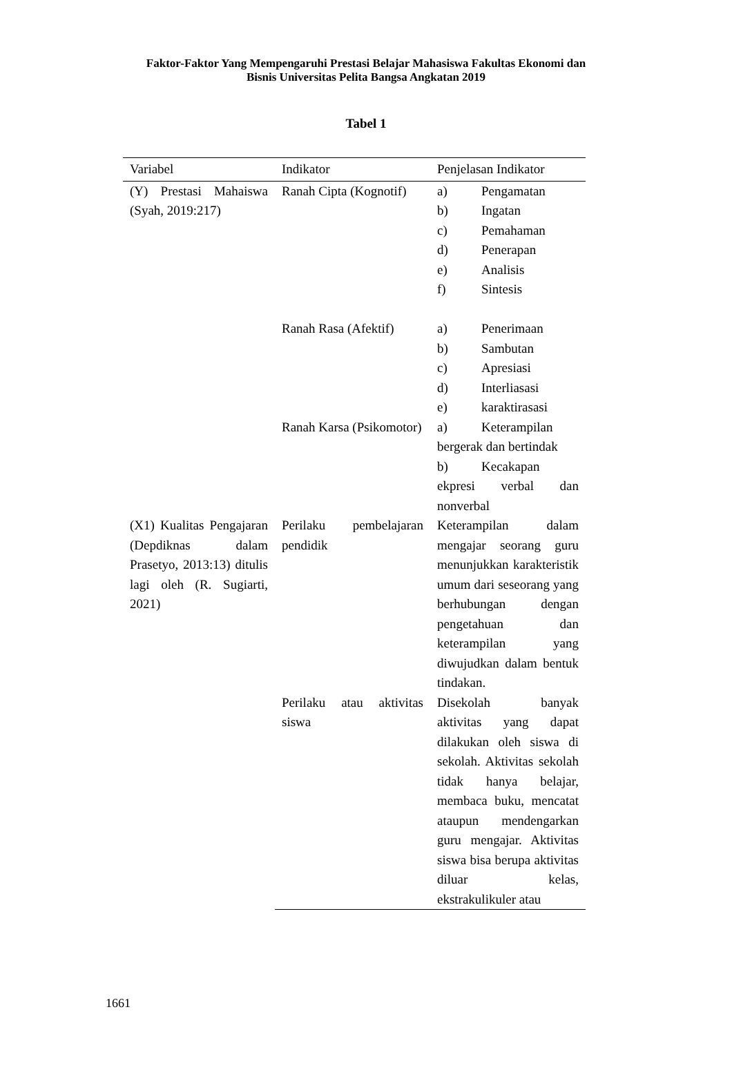Faktor-Faktor Yang Mempengaruhi Prestasi Belajar Mahasiswa Fakultas Ekonomi dan
Bisnis Universitas Pelita Bangsa Angkatan 2019
Tabel 1
| Variabel | Indikator | Penjelasan Indikator |
| --- | --- | --- |
| (Y) Prestasi Mahaiswa (Syah, 2019:217) | Ranah Cipta (Kognotif) | a) Pengamatan b) Ingatan c) Pemahaman d) Penerapan e) Analisis f) Sintesis |
| | Ranah Rasa (Afektif) | a) Penerimaan b) Sambutan c) Apresiasi d) Interliasasi e) karaktirasasi |
| | Ranah Karsa (Psikomotor) | a) Keterampilan bergerak dan bertindak b) Kecakapan ekpresi verbal dan nonverbal |
| (X1) Kualitas Pengajaran (Depdiknas dalam Prasetyo, 2013:13) ditulis lagi oleh (R. Sugiarti, 2021) | Perilaku pembelajaran pendidik | Keterampilan dalam mengajar seorang guru menunjukkan karakteristik umum dari seseorang yang berhubungan dengan pengetahuan dan keterampilan yang diwujudkan dalam bentuk tindakan. |
| | Perilaku atau aktivitas siswa | Disekolah banyak aktivitas yang dapat dilakukan oleh siswa di sekolah. Aktivitas sekolah tidak hanya belajar, membaca buku, mencatat ataupun mendengarkan guru mengajar. Aktivitas siswa bisa berupa aktivitas diluar kelas, ekstrakulikuler atau |
1661